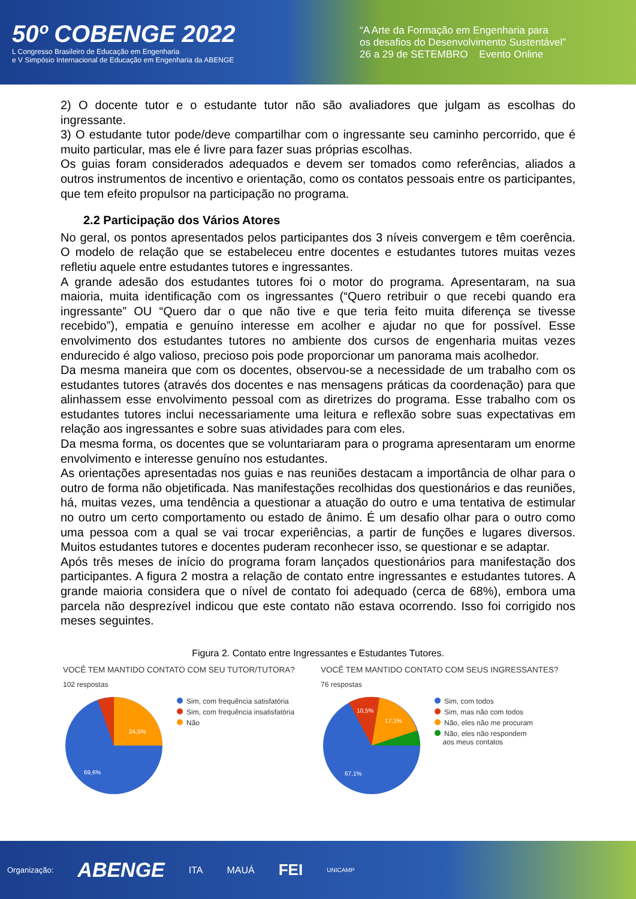50º COBENGE 2022
L Congresso Brasileiro de Educação em Engenharia
e V Simpósio Internacional de Educação em Engenharia da ABENGE
“A Arte da Formação em Engenharia para
os desafios do Desenvolvimento Sustentável”
26 a 29 de SETEMBRO Evento Online
2) O docente tutor e o estudante tutor não são avaliadores que julgam as escolhas do ingressante.
3) O estudante tutor pode/deve compartilhar com o ingressante seu caminho percorrido, que é muito particular, mas ele é livre para fazer suas próprias escolhas.
Os guias foram considerados adequados e devem ser tomados como referências, aliados a outros instrumentos de incentivo e orientação, como os contatos pessoais entre os participantes, que tem efeito propulsor na participação no programa.
2.2 Participação dos Vários Atores
No geral, os pontos apresentados pelos participantes dos 3 níveis convergem e têm coerência. O modelo de relação que se estabeleceu entre docentes e estudantes tutores muitas vezes refletiu aquele entre estudantes tutores e ingressantes.
A grande adesão dos estudantes tutores foi o motor do programa. Apresentaram, na sua maioria, muita identificação com os ingressantes (“Quero retribuir o que recebi quando era ingressante” OU “Quero dar o que não tive e que teria feito muita diferença se tivesse recebido”), empatia e genuíno interesse em acolher e ajudar no que for possível. Esse envolvimento dos estudantes tutores no ambiente dos cursos de engenharia muitas vezes endurecido é algo valioso, precioso pois pode proporcionar um panorama mais acolhedor.
Da mesma maneira que com os docentes, observou-se a necessidade de um trabalho com os estudantes tutores (através dos docentes e nas mensagens práticas da coordenação) para que alinhassem esse envolvimento pessoal com as diretrizes do programa. Esse trabalho com os estudantes tutores inclui necessariamente uma leitura e reflexão sobre suas expectativas em relação aos ingressantes e sobre suas atividades para com eles.
Da mesma forma, os docentes que se voluntariaram para o programa apresentaram um enorme envolvimento e interesse genuíno nos estudantes.
As orientações apresentadas nos guias e nas reuniões destacam a importância de olhar para o outro de forma não objetificada. Nas manifestações recolhidas dos questionários e das reuniões, há, muitas vezes, uma tendência a questionar a atuação do outro e uma tentativa de estimular no outro um certo comportamento ou estado de ânimo. É um desafio olhar para o outro como uma pessoa com a qual se vai trocar experiências, a partir de funções e lugares diversos. Muitos estudantes tutores e docentes puderam reconhecer isso, se questionar e se adaptar.
Após três meses de início do programa foram lançados questionários para manifestação dos participantes. A figura 2 mostra a relação de contato entre ingressantes e estudantes tutores. A grande maioria considera que o nível de contato foi adequado (cerca de 68%), embora uma parcela não desprezível indicou que este contato não estava ocorrendo. Isso foi corrigido nos meses seguintes.
Figura 2. Contato entre Ingressantes e Estudantes Tutores.
VOCÊ TEM MANTIDO CONTATO COM SEU TUTOR/TUTORA?
102 respostas
24,5%
69,6%
Sim, com frequência satisfatória
Sim, com frequência insatisfatória
Não
VOCÊ TEM MANTIDO CONTATO COM SEUS INGRESSANTES?
76 respostas
10,5%
17,1%
67,1%
Sim, com todos
Sim, mas não com todos
Não, eles não me procuram
Não, eles não respondem
aos meus contatos
Organização: ABENGE ITA MAUÁ FEI UNICAMP